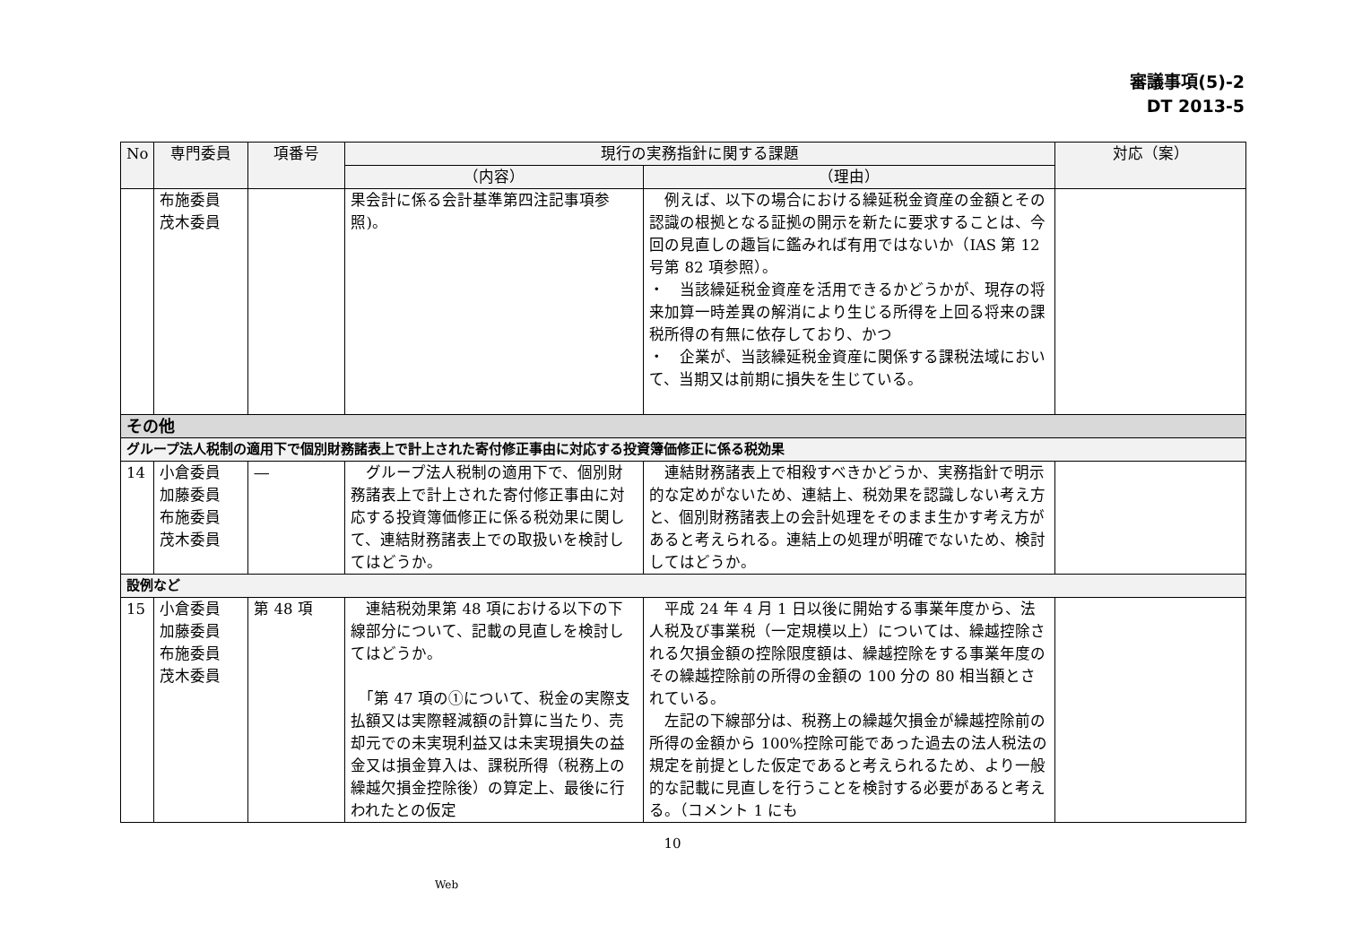審議事項(5)-2
DT 2013-5
| No | 専門委員 | 項番号 | 現行の実務指針に関する課題 | | 対応（案） |
| --- | --- | --- | --- | --- | --- |
| | | | （内容） | （理由） | |
| | 布施委員 茂木委員 | | 果会計に係る会計基準第四注記事項参照)。 | 例えば、以下の場合における繰延税金資産の金額とその認識の根拠となる証拠の開示を新たに要求することは、今回の見直しの趣旨に鑑みれば有用ではないか（IAS 第 12 号第 82 項参照）。 ・ 当該繰延税金資産を活用できるかどうかが、現存の将来加算一時差異の解消により生じる所得を上回る将来の課税所得の有無に依存しており、かつ ・ 企業が、当該繰延税金資産に関係する課税法域において、当期又は前期に損失を生じている。 | |
| その他 | | | | | |
| グループ法人税制の適用下で個別財務諸表上で計上された寄付修正事由に対応する投資簿価修正に係る税効果 | | | | | |
| 14 | 小倉委員 加藤委員 布施委員 茂木委員 | ― | グループ法人税制の適用下で、個別財務諸表上で計上された寄付修正事由に対応する投資簿価修正に係る税効果に関して、連結財務諸表上での取扱いを検討してはどうか。 | 連結財務諸表上で相殺すべきかどうか、実務指針で明示的な定めがないため、連結上、税効果を認識しない考え方と、個別財務諸表上の会計処理をそのまま生かす考え方があると考えられる。連結上の処理が明確でないため、検討してはどうか。 | |
| 設例など | | | | | |
| 15 | 小倉委員 加藤委員 布施委員 茂木委員 | 第 48 項 | 連結税効果第 48 項における以下の下線部分について、記載の見直しを検討してはどうか。 「第 47 項の①について、税金の実際支払額又は実際軽減額の計算に当たり、売却元での未実現利益又は未実現損失の益金又は損金算入は、課税所得（税務上の繰越欠損金控除後）の算定上、最後に行われたとの仮定 | 平成 24 年 4 月 1 日以後に開始する事業年度から、法人税及び事業税（一定規模以上）については、繰越控除される欠損金額の控除限度額は、繰越控除をする事業年度のその繰越控除前の所得の金額の 100 分の 80 相当額とされている。 左記の下線部分は、税務上の繰越欠損金が繰越控除前の所得の金額から 100%控除可能であった過去の法人税法の規定を前提とした仮定であると考えられるため、より一般的な記載に見直しを行うことを検討する必要があると考える。（コメント 1 にも | |
10
Web